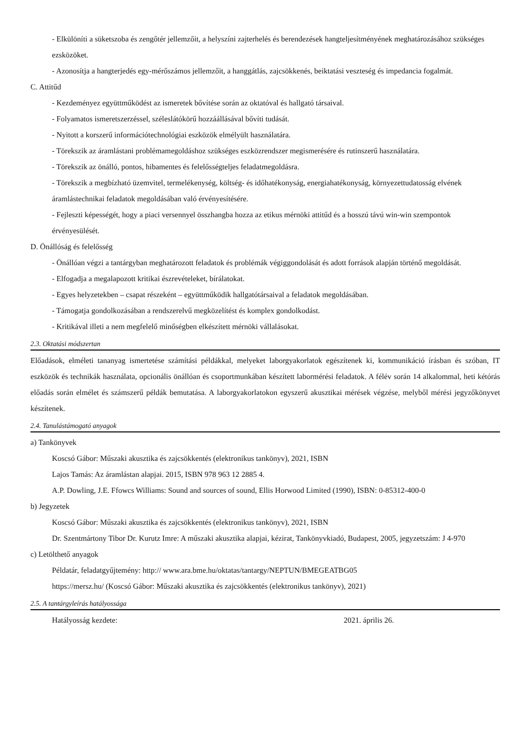- Elkülöníti a süketszoba és zengőtér jellemzőit, a helyszíni zajterhelés és berendezések hangteljesítményének meghatározásához szükséges ezsközöket.
- Azonosítja a hangterjedés egy-mérőszámos jellemzőit, a hanggátlás, zajcsökkenés, beiktatási veszteség és impedancia fogalmát.
C. Attitűd
- Kezdeményez együttműködést az ismeretek bővítése során az oktatóval és hallgató társaival.
- Folyamatos ismeretszerzéssel, széleslátókörű hozzáállásával bővíti tudását.
- Nyitott a korszerű információtechnológiai eszközök elmélyült használatára.
- Törekszik az áramlástani problémamegoldáshoz szükséges eszközrendszer megismerésére és rutinszerű használatára.
- Törekszik az önálló, pontos, hibamentes és felelősségteljes feladatmegoldásra.
- Törekszik a megbízható üzemvitel, termelékenység, költség- és időhatékonyság, energiahatékonyság, környezettudatosság elvének áramlástechnikai feladatok megoldásában való érvényesítésére.
- Fejleszti képességét, hogy a piaci versennyel összhangba hozza az etikus mérnöki attitűd és a hosszú távú win-win szempontok érvényesülését.
D. Önállóság és felelősség
- Önállóan végzi a tantárgyban meghatározott feladatok és problémák végiggondolását és adott források alapján történő megoldását.
- Elfogadja a megalapozott kritikai észrevételeket, bírálatokat.
- Egyes helyzetekben – csapat részeként – együttműködik hallgatótársaival a feladatok megoldásában.
- Támogatja gondolkozásában a rendszerelvű megközelítést és komplex gondolkodást.
- Kritikával illeti a nem megfelelő minőségben elkészített mérnöki vállalásokat.
2.3. Oktatási módszertan
Előadások, elméleti tananyag ismertetése számítási példákkal, melyeket laborgyakorlatok egészítenek ki, kommunikáció írásban és szóban, IT eszközök és technikák használata, opcionális önállóan és csoportmunkában készített labormérési feladatok. A félév során 14 alkalommal, heti kétórás előadás során elmélet és számszerű példák bemutatása. A laborgyakorlatokon egyszerű akusztikai mérések végzése, melyből mérési jegyzőkönyvet készítenek.
2.4. Tanulástámogató anyagok
a) Tankönyvek
Koscsó Gábor: Műszaki akusztika és zajcsökkentés (elektronikus tankönyv), 2021, ISBN
Lajos Tamás: Az áramlástan alapjai. 2015, ISBN 978 963 12 2885 4.
A.P. Dowling, J.E. Ffowcs Williams: Sound and sources of sound, Ellis Horwood Limited (1990), ISBN: 0-85312-400-0
b) Jegyzetek
Koscsó Gábor: Műszaki akusztika és zajcsökkentés (elektronikus tankönyv), 2021, ISBN
Dr. Szentmártony Tibor Dr. Kurutz Imre: A műszaki akusztika alapjai, kézirat, Tankönyvkiadó, Budapest, 2005, jegyzetszám: J 4-970
c) Letölthető anyagok
Példatár, feladatgyűjtemény: http:// www.ara.bme.hu/oktatas/tantargy/NEPTUN/BMEGEATBG05
https://mersz.hu/ (Koscsó Gábor: Műszaki akusztika és zajcsökkentés (elektronikus tankönyv), 2021)
2.5. A tantárgyleírás hatályossága
Hatályosság kezdete: 2021. április 26.